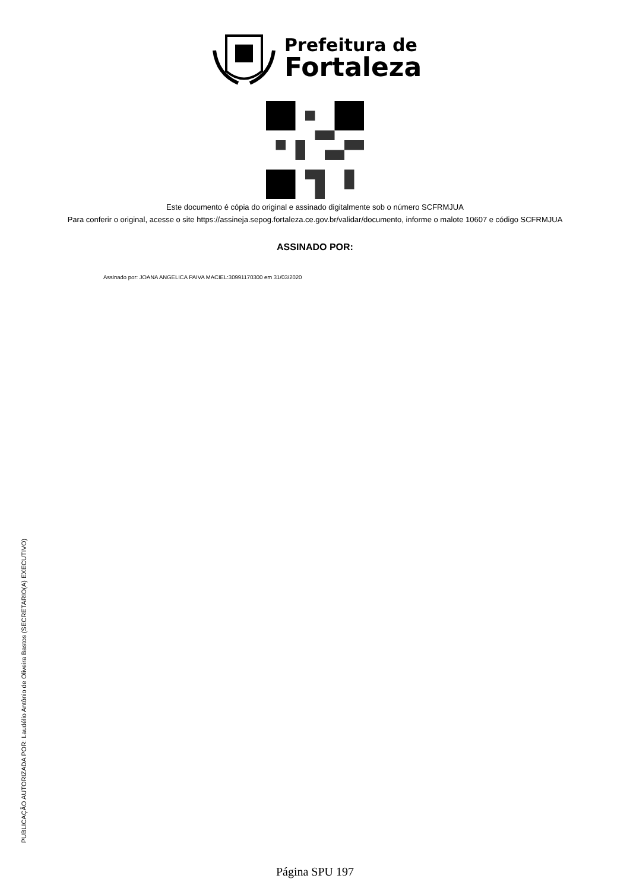Prefeitura de
Fortaleza
Este documento é cópia do original e assinado digitalmente sob o número SCFRMJUA
Para conferir o original, acesse o site https://assineja.sepog.fortaleza.ce.gov.br/validar/documento, informe o malote 10607 e código SCFRMJUA
ASSINADO POR:
Assinado por: JOANA ANGELICA PAIVA MACIEL:30991170300 em 31/03/2020
PUBLICAÇÃO AUTORIZADA POR: Laudélio Antônio de Oliveira Bastos (SECRETARIO(A) EXECUTIVO)
Página SPU 197